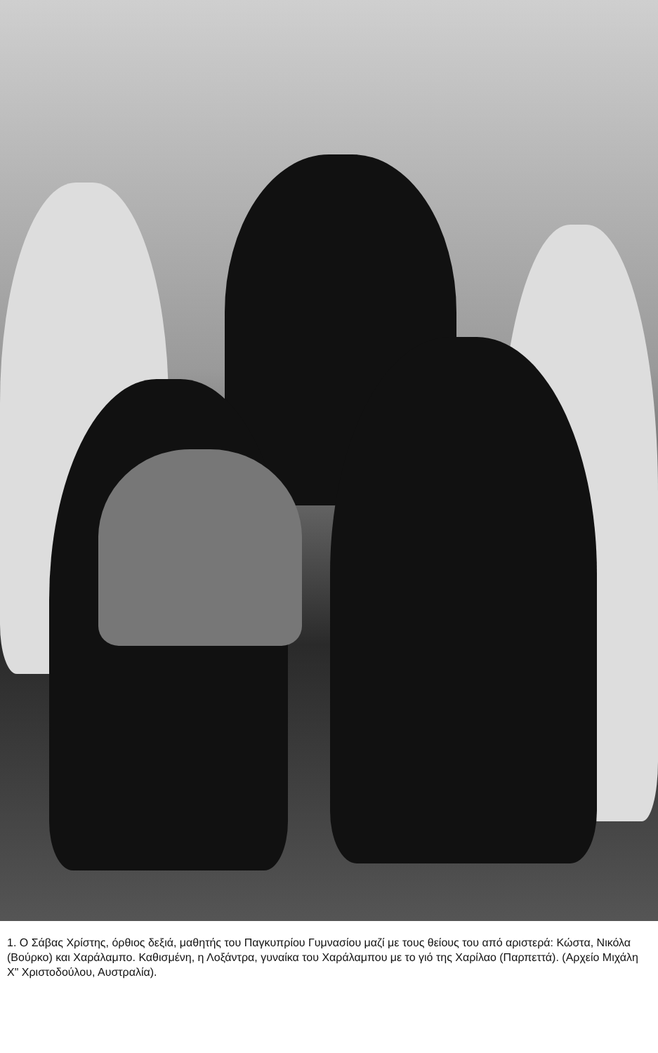1. Ο Σάβας Χρίστης, όρθιος δεξιά, μαθητής του Παγκυπρίου Γυμνασίου μαζί με τους θείους του από αριστερά: Κώστα, Νικόλα (Βούρκο) και Χαράλαμπο. Καθισμένη, η Λοξάντρα, γυναίκα του Χαράλαμπου με το γιό της Χαρίλαο (Παρπεττά). (Αρχείο Μιχάλη Χ" Χριστοδούλου, Αυστραλία).